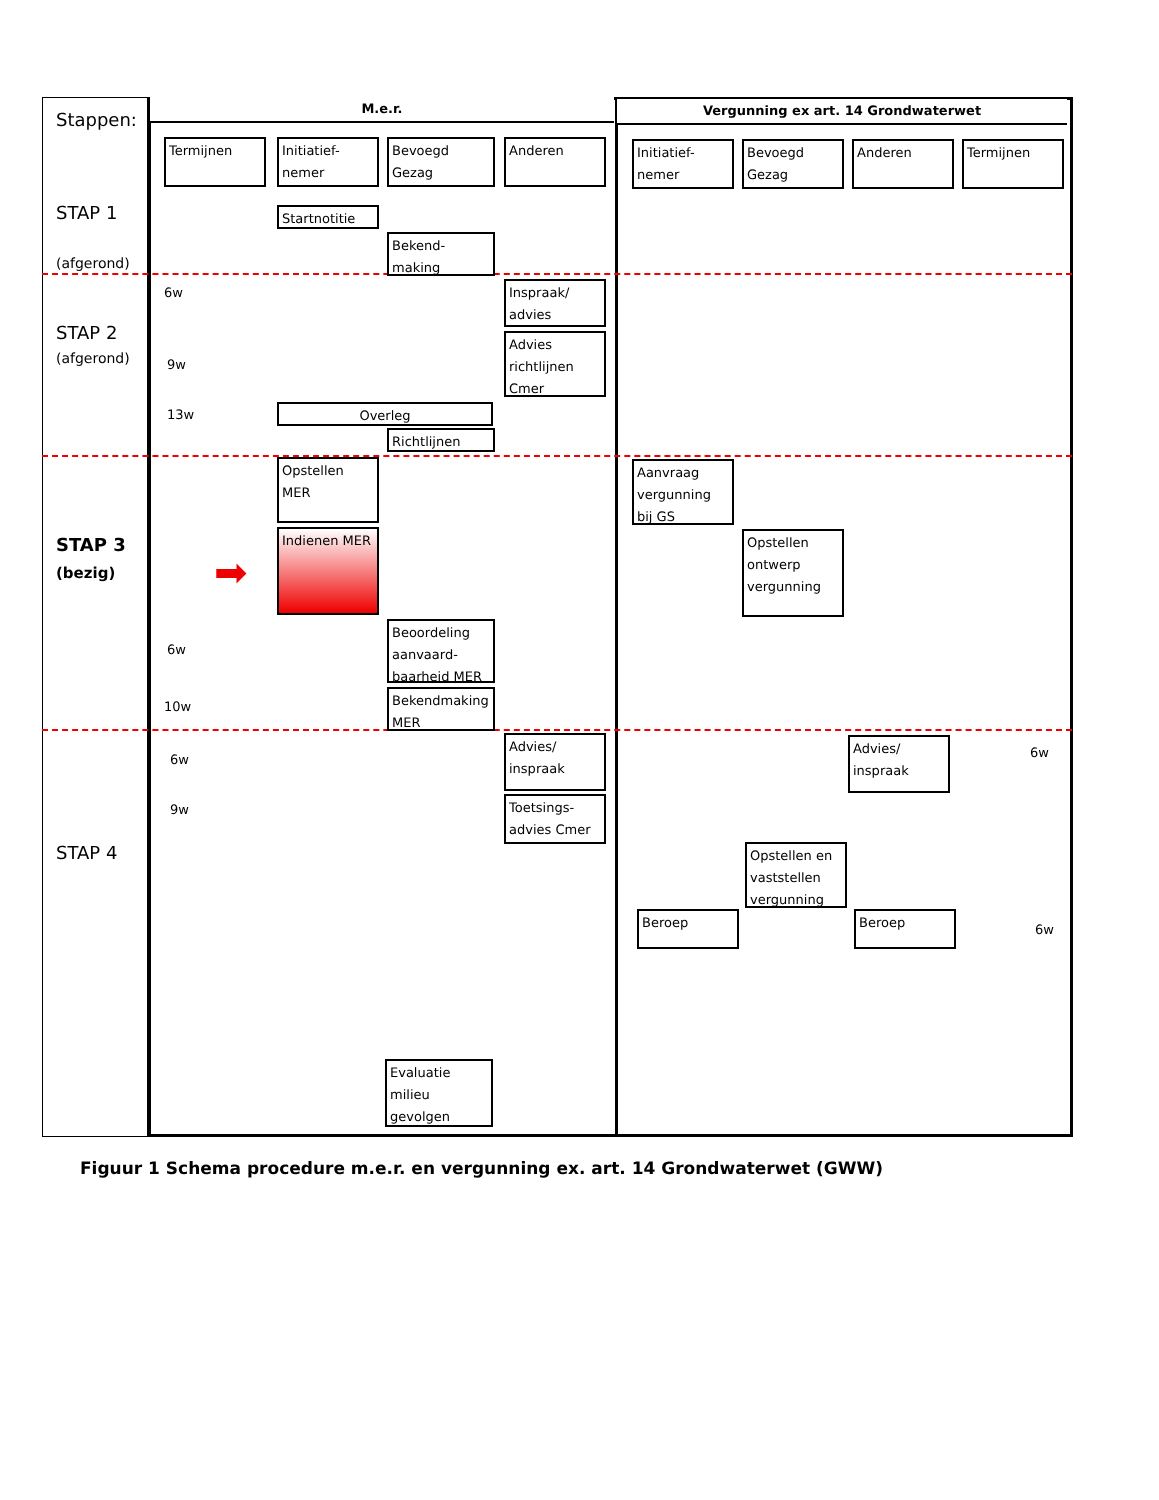Stappen:
M.e.r. Vergunning ex art. 14 Grondwaterwet
Termijnen
Initiatief-nemer
Bevoegd Gezag
Anderen
Initiatief-nemer
Bevoegd Gezag
Anderen Termijnen
STAP 1
(afgerond)
Startnotitie
Bekend-making
6w
Inspraak/ advies
STAP 2
(afgerond) 9w
Advies richtlijnen Cmer
13w Overleg
Richtlijnen
Opstellen MER
Aanvraag vergunning bij GS
STAP 3
(bezig) ➡
Indienen MER
Opstellen ontwerp vergunning
6w
Beoordeling aanvaard-baarheid MER
10w
Bekendmaking MER
6w
Advies/ inspraak
Advies/ inspraak
6w
9w
Toetsings-advies Cmer
STAP 4
Opstellen en vaststellen vergunning
Beroep Beroep
6w
Evaluatie milieu gevolgen
Figuur 1 Schema procedure m.e.r. en vergunning ex. art. 14 Grondwaterwet (GWW)